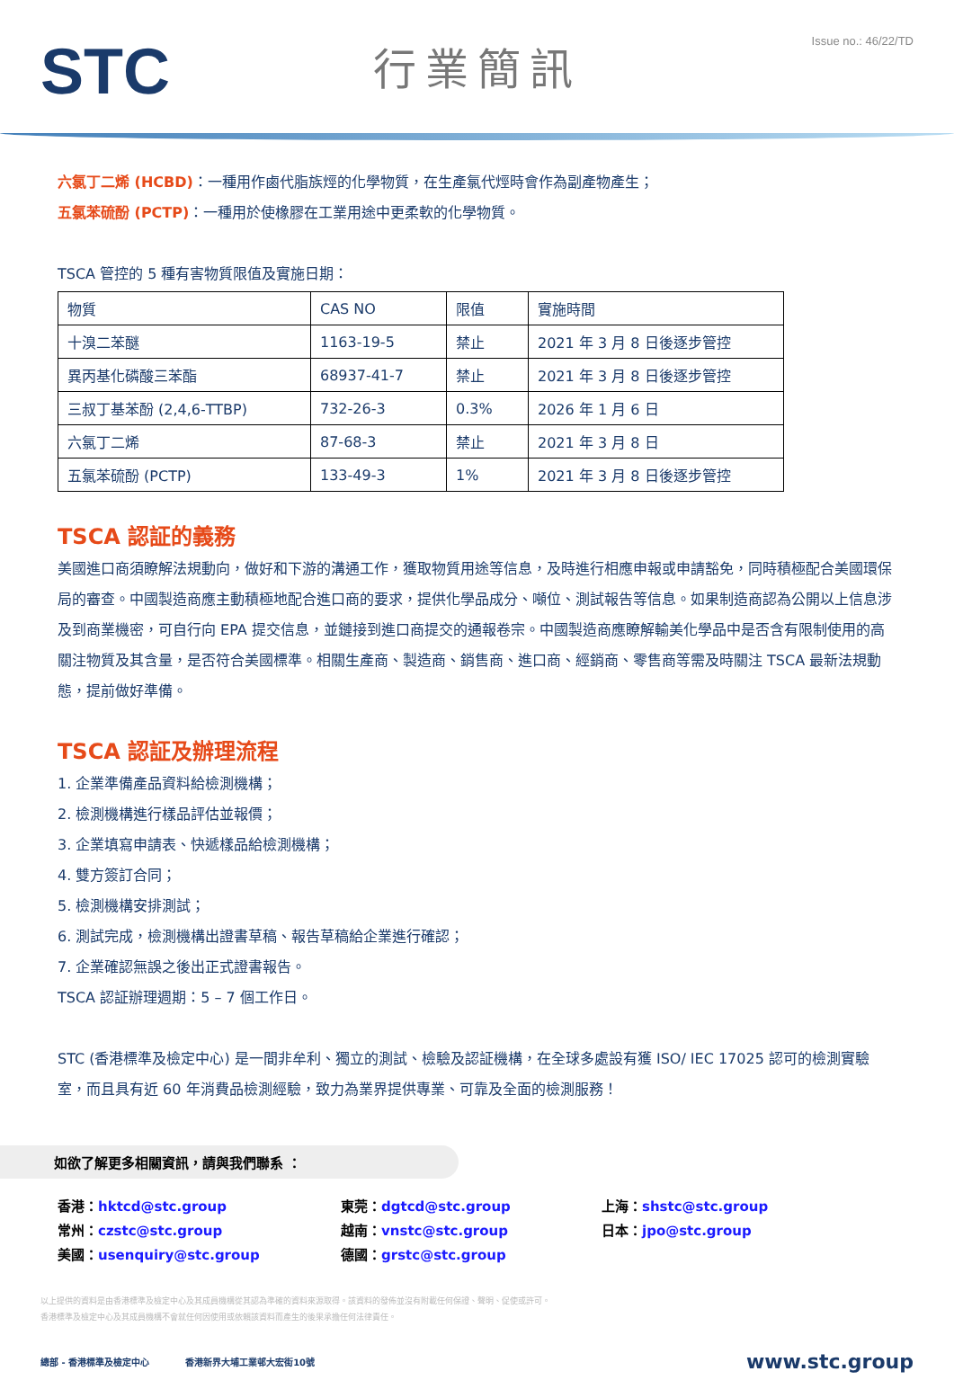STC
行業簡訊
Issue no.: 46/22/TD
六氯丁二烯 (HCBD)：一種用作鹵代脂族烴的化學物質，在生產氯代烴時會作為副產物產生；
五氯苯硫酚 (PCTP)：一種用於使橡膠在工業用途中更柔軟的化學物質。
TSCA 管控的 5 種有害物質限值及實施日期：
| 物質 | CAS NO | 限值 | 實施時間 |
| --- | --- | --- | --- |
| 十溴二苯醚 | 1163-19-5 | 禁止 | 2021 年 3 月 8 日後逐步管控 |
| 異丙基化磷酸三苯酯 | 68937-41-7 | 禁止 | 2021 年 3 月 8 日後逐步管控 |
| 三叔丁基苯酚 (2,4,6-TTBP) | 732-26-3 | 0.3% | 2026 年 1 月 6 日 |
| 六氯丁二烯 | 87-68-3 | 禁止 | 2021 年 3 月 8 日 |
| 五氯苯硫酚 (PCTP) | 133-49-3 | 1% | 2021 年 3 月 8 日後逐步管控 |
TSCA 認証的義務
美國進口商須瞭解法規動向，做好和下游的溝通工作，獲取物質用途等信息，及時進行相應申報或申請豁免，同時積極配合美國環保局的審查。中國製造商應主動積極地配合進口商的要求，提供化學品成分、噸位、測試報告等信息。如果制造商認為公開以上信息涉及到商業機密，可自行向 EPA 提交信息，並鏈接到進口商提交的通報卷宗。中國製造商應瞭解輸美化學品中是否含有限制使用的高關注物質及其含量，是否符合美國標準。相關生產商、製造商、銷售商、進口商、經銷商、零售商等需及時關注 TSCA 最新法規動態，提前做好準備。
TSCA 認証及辦理流程
1. 企業準備產品資料給檢測機構；
2. 檢測機構進行樣品評估並報價；
3. 企業填寫申請表、快遞樣品給檢測機構；
4. 雙方簽訂合同；
5. 檢測機構安排測試；
6. 測試完成，檢測機構出證書草稿、報告草稿給企業進行確認；
7. 企業確認無誤之後出正式證書報告。
TSCA 認証辦理週期：5 – 7 個工作日。
STC (香港標準及檢定中心) 是一間非牟利、獨立的測試、檢驗及認証機構，在全球多處設有獲 ISO/ IEC 17025 認可的檢測實驗室，而且具有近 60 年消費品檢測經驗，致力為業界提供專業、可靠及全面的檢測服務！
如欲了解更多相關資訊，請與我們聯系 ：
香港：hktcd@stc.group
東莞：dgtcd@stc.group
上海：shstc@stc.group
常州：czstc@stc.group
越南：vnstc@stc.group
日本：jpo@stc.group
美國：usenquiry@stc.group
德國：grstc@stc.group
以上提供的資料是由香港標準及檢定中心及其成員機構從其認為準確的資料來源取得。該資料的發佈並沒有附載任何保證、聲明、促使或許可。
香港標準及檢定中心及其成員機構不會就任何因使用或依賴該資料而產生的後果承擔任何法律責任。
總部 - 香港標準及檢定中心 香港新界大埔工業邨大宏街10號 www.stc.group